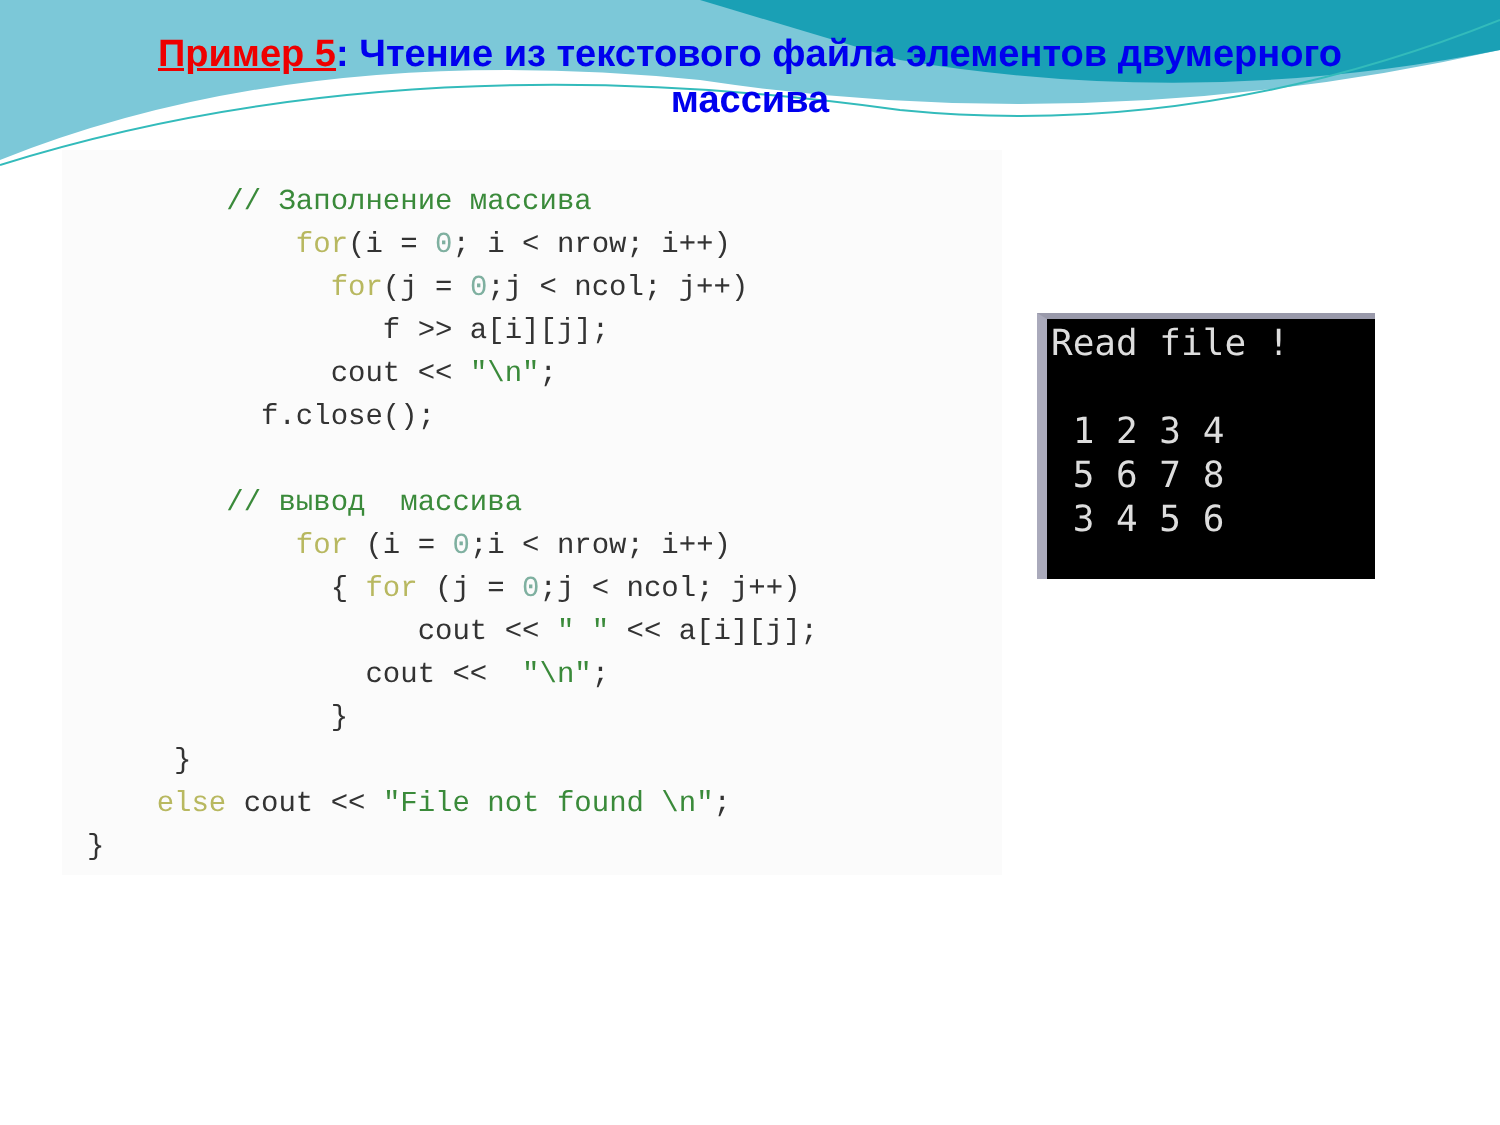Пример 5: Чтение из текстового файла элементов двумерного массива
        // Заполнение массива
            for(i = 0; i < nrow; i++)
              for(j = 0;j < ncol; j++)
                 f >> a[i][j];
              cout << "\n";
          f.close();

        // вывод  массива
            for (i = 0;i < nrow; i++)
              { for (j = 0;j < ncol; j++)
                   cout << " " << a[i][j];
                cout <<  "\n";
              }
     }
    else cout << "File not found \n";
}
Read file !

 1 2 3 4
 5 6 7 8
 3 4 5 6